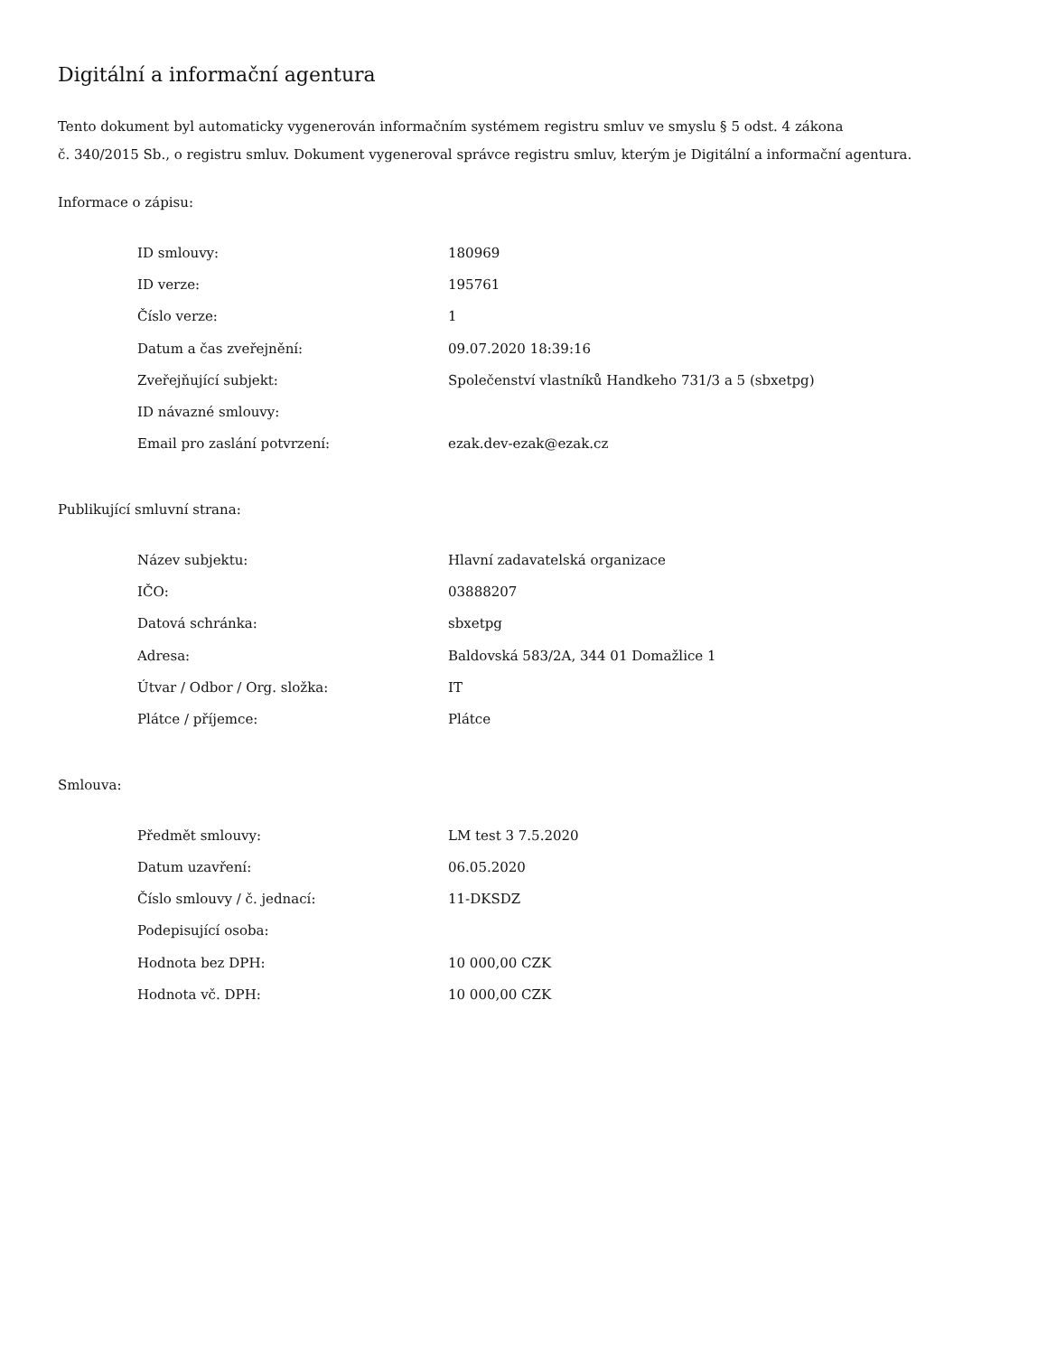Digitální a informační agentura
Tento dokument byl automaticky vygenerován informačním systémem registru smluv ve smyslu § 5 odst. 4 zákona
č. 340/2015 Sb., o registru smluv. Dokument vygeneroval správce registru smluv, kterým je Digitální a informační agentura.
Informace o zápisu:
| ID smlouvy: | 180969 |
| ID verze: | 195761 |
| Číslo verze: | 1 |
| Datum a čas zveřejnění: | 09.07.2020 18:39:16 |
| Zveřejňující subjekt: | Společenství vlastníků Handkeho 731/3 a 5 (sbxetpg) |
| ID návazné smlouvy: | |
| Email pro zaslání potvrzení: | ezak.dev-ezak@ezak.cz |
Publikující smluvní strana:
| Název subjektu: | Hlavní zadavatelská organizace |
| IČO: | 03888207 |
| Datová schránka: | sbxetpg |
| Adresa: | Baldovská 583/2A, 344 01 Domažlice 1 |
| Útvar / Odbor / Org. složka: | IT |
| Plátce / příjemce: | Plátce |
Smlouva:
| Předmět smlouvy: | LM test 3 7.5.2020 |
| Datum uzavření: | 06.05.2020 |
| Číslo smlouvy / č. jednací: | 11-DKSDZ |
| Podepisující osoba: | |
| Hodnota bez DPH: | 10 000,00 CZK |
| Hodnota vč. DPH: | 10 000,00 CZK |